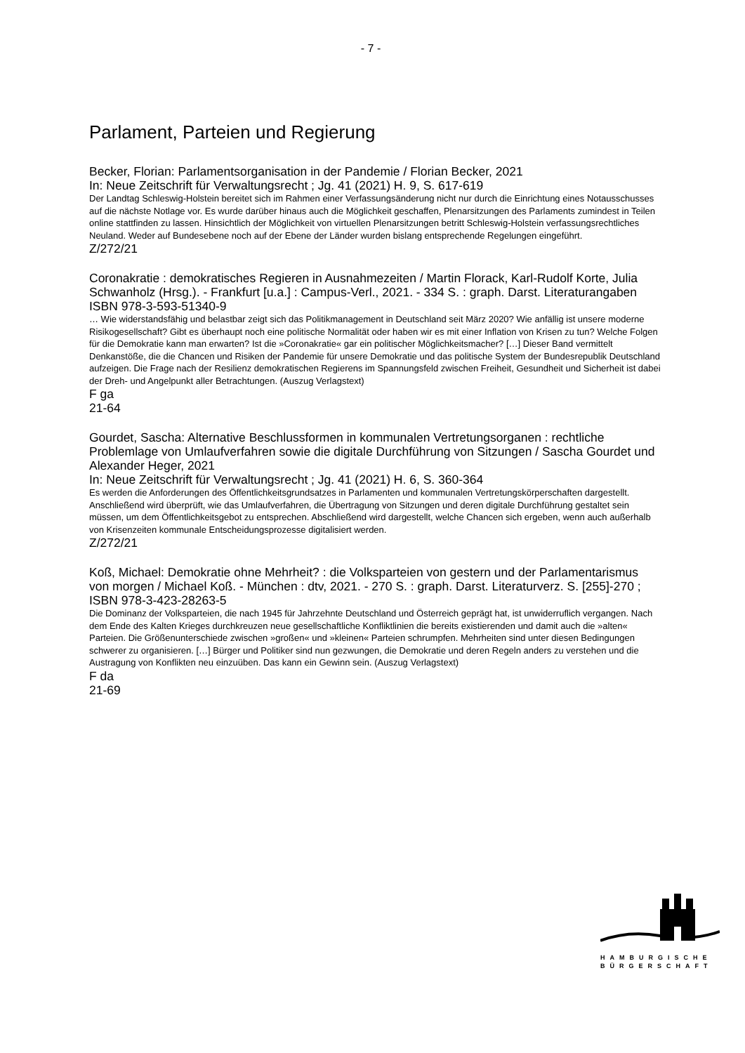- 7 -
Parlament, Parteien und Regierung
Becker, Florian: Parlamentsorganisation in der Pandemie / Florian Becker, 2021
In: Neue Zeitschrift für Verwaltungsrecht ; Jg. 41 (2021) H. 9, S. 617-619
Der Landtag Schleswig-Holstein bereitet sich im Rahmen einer Verfassungsänderung nicht nur durch die Einrichtung eines Notausschusses auf die nächste Notlage vor. Es wurde darüber hinaus auch die Möglichkeit geschaffen, Plenarsitzungen des Parlaments zumindest in Teilen online stattfinden zu lassen. Hinsichtlich der Möglichkeit von virtuellen Plenarsitzungen betritt Schleswig-Holstein verfassungsrechtliches Neuland. Weder auf Bundesebene noch auf der Ebene der Länder wurden bislang entsprechende Regelungen eingeführt.
Z/272/21
Coronakratie : demokratisches Regieren in Ausnahmezeiten / Martin Florack, Karl-Rudolf Korte, Julia Schwanholz (Hrsg.). - Frankfurt [u.a.] : Campus-Verl., 2021. - 334 S. : graph. Darst. Literaturangaben
ISBN 978-3-593-51340-9
… Wie widerstandsfähig und belastbar zeigt sich das Politikmanagement in Deutschland seit März 2020? Wie anfällig ist unsere moderne Risikogesellschaft? Gibt es überhaupt noch eine politische Normalität oder haben wir es mit einer Inflation von Krisen zu tun? Welche Folgen für die Demokratie kann man erwarten? Ist die »Coronakratie« gar ein politischer Möglichkeitsmacher? […] Dieser Band vermittelt Denkanstöße, die die Chancen und Risiken der Pandemie für unsere Demokratie und das politische System der Bundesrepublik Deutschland aufzeigen. Die Frage nach der Resilienz demokratischen Regierens im Spannungsfeld zwischen Freiheit, Gesundheit und Sicherheit ist dabei der Dreh- und Angelpunkt aller Betrachtungen. (Auszug Verlagstext)
F ga
21-64
Gourdet, Sascha: Alternative Beschlussformen in kommunalen Vertretungsorganen : rechtliche Problemlage von Umlaufverfahren sowie die digitale Durchführung von Sitzungen / Sascha Gourdet und Alexander Heger, 2021
In: Neue Zeitschrift für Verwaltungsrecht ; Jg. 41 (2021) H. 6, S. 360-364
Es werden die Anforderungen des Öffentlichkeitsgrundsatzes in Parlamenten und kommunalen Vertretungskörperschaften dargestellt. Anschließend wird überprüft, wie das Umlaufverfahren, die Übertragung von Sitzungen und deren digitale Durchführung gestaltet sein müssen, um dem Öffentlichkeitsgebot zu entsprechen. Abschließend wird dargestellt, welche Chancen sich ergeben, wenn auch außerhalb von Krisenzeiten kommunale Entscheidungsprozesse digitalisiert werden.
Z/272/21
Koß, Michael: Demokratie ohne Mehrheit? : die Volksparteien von gestern und der Parlamentarismus von morgen / Michael Koß. - München : dtv, 2021. - 270 S. : graph. Darst. Literaturverz. S. [255]-270 ; ISBN 978-3-423-28263-5
Die Dominanz der Volksparteien, die nach 1945 für Jahrzehnte Deutschland und Österreich geprägt hat, ist unwiderruflich vergangen. Nach dem Ende des Kalten Krieges durchkreuzen neue gesellschaftliche Konfliktlinien die bereits existierenden und damit auch die »alten« Parteien. Die Größenunterschiede zwischen »großen« und »kleinen« Parteien schrumpfen. Mehrheiten sind unter diesen Bedingungen schwerer zu organisieren. […] Bürger und Politiker sind nun gezwungen, die Demokratie und deren Regeln anders zu verstehen und die Austragung von Konflikten neu einzuüben. Das kann ein Gewinn sein. (Auszug Verlagstext)
F da
21-69
HAMBURGISCHE
BÜRGERSCHAFT